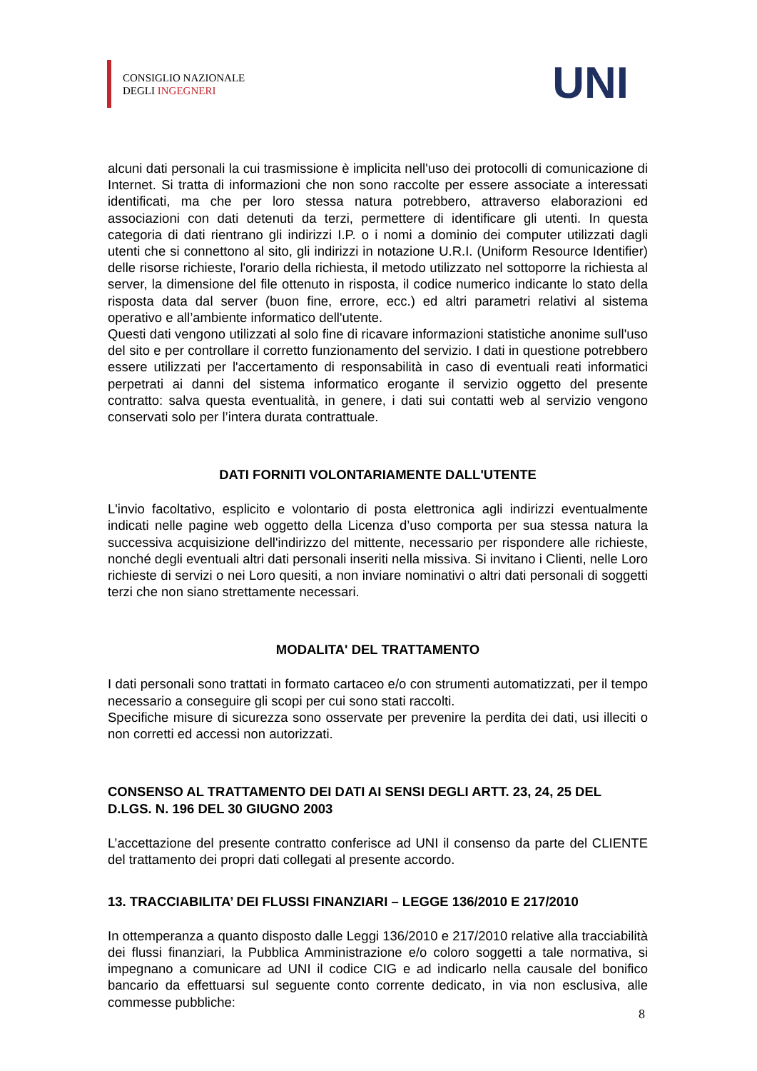CONSIGLIO NAZIONALE
DEGLI INGEGNERI
UNI
alcuni dati personali la cui trasmissione è implicita nell'uso dei protocolli di comunicazione di Internet. Si tratta di informazioni che non sono raccolte per essere associate a interessati identificati, ma che per loro stessa natura potrebbero, attraverso elaborazioni ed associazioni con dati detenuti da terzi, permettere di identificare gli utenti. In questa categoria di dati rientrano gli indirizzi I.P. o i nomi a dominio dei computer utilizzati dagli utenti che si connettono al sito, gli indirizzi in notazione U.R.I. (Uniform Resource Identifier) delle risorse richieste, l'orario della richiesta, il metodo utilizzato nel sottoporre la richiesta al server, la dimensione del file ottenuto in risposta, il codice numerico indicante lo stato della risposta data dal server (buon fine, errore, ecc.) ed altri parametri relativi al sistema operativo e all’ambiente informatico dell'utente.
Questi dati vengono utilizzati al solo fine di ricavare informazioni statistiche anonime sull'uso del sito e per controllare il corretto funzionamento del servizio. I dati in questione potrebbero essere utilizzati per l'accertamento di responsabilità in caso di eventuali reati informatici perpetrati ai danni del sistema informatico erogante il servizio oggetto del presente contratto: salva questa eventualità, in genere, i dati sui contatti web al servizio vengono conservati solo per l’intera durata contrattuale.
DATI FORNITI VOLONTARIAMENTE DALL'UTENTE
L'invio facoltativo, esplicito e volontario di posta elettronica agli indirizzi eventualmente indicati nelle pagine web oggetto della Licenza d’uso comporta per sua stessa natura la successiva acquisizione dell'indirizzo del mittente, necessario per rispondere alle richieste, nonché degli eventuali altri dati personali inseriti nella missiva. Si invitano i Clienti, nelle Loro richieste di servizi o nei Loro quesiti, a non inviare nominativi o altri dati personali di soggetti terzi che non siano strettamente necessari.
MODALITA' DEL TRATTAMENTO
I dati personali sono trattati in formato cartaceo e/o con strumenti automatizzati, per il tempo necessario a conseguire gli scopi per cui sono stati raccolti.
Specifiche misure di sicurezza sono osservate per prevenire la perdita dei dati, usi illeciti o non corretti ed accessi non autorizzati.
CONSENSO AL TRATTAMENTO DEI DATI AI SENSI DEGLI ARTT. 23, 24, 25 DEL D.LGS. N. 196 DEL 30 GIUGNO 2003
L’accettazione del presente contratto conferisce ad UNI il consenso da parte del CLIENTE del trattamento dei propri dati collegati al presente accordo.
13. TRACCIABILITA’ DEI FLUSSI FINANZIARI – LEGGE 136/2010 E 217/2010
In ottemperanza a quanto disposto dalle Leggi 136/2010 e 217/2010 relative alla tracciabilità dei flussi finanziari, la Pubblica Amministrazione e/o coloro soggetti a tale normativa, si impegnano a comunicare ad UNI il codice CIG e ad indicarlo nella causale del bonifico bancario da effettuarsi sul seguente conto corrente dedicato, in via non esclusiva, alle commesse pubbliche:
8